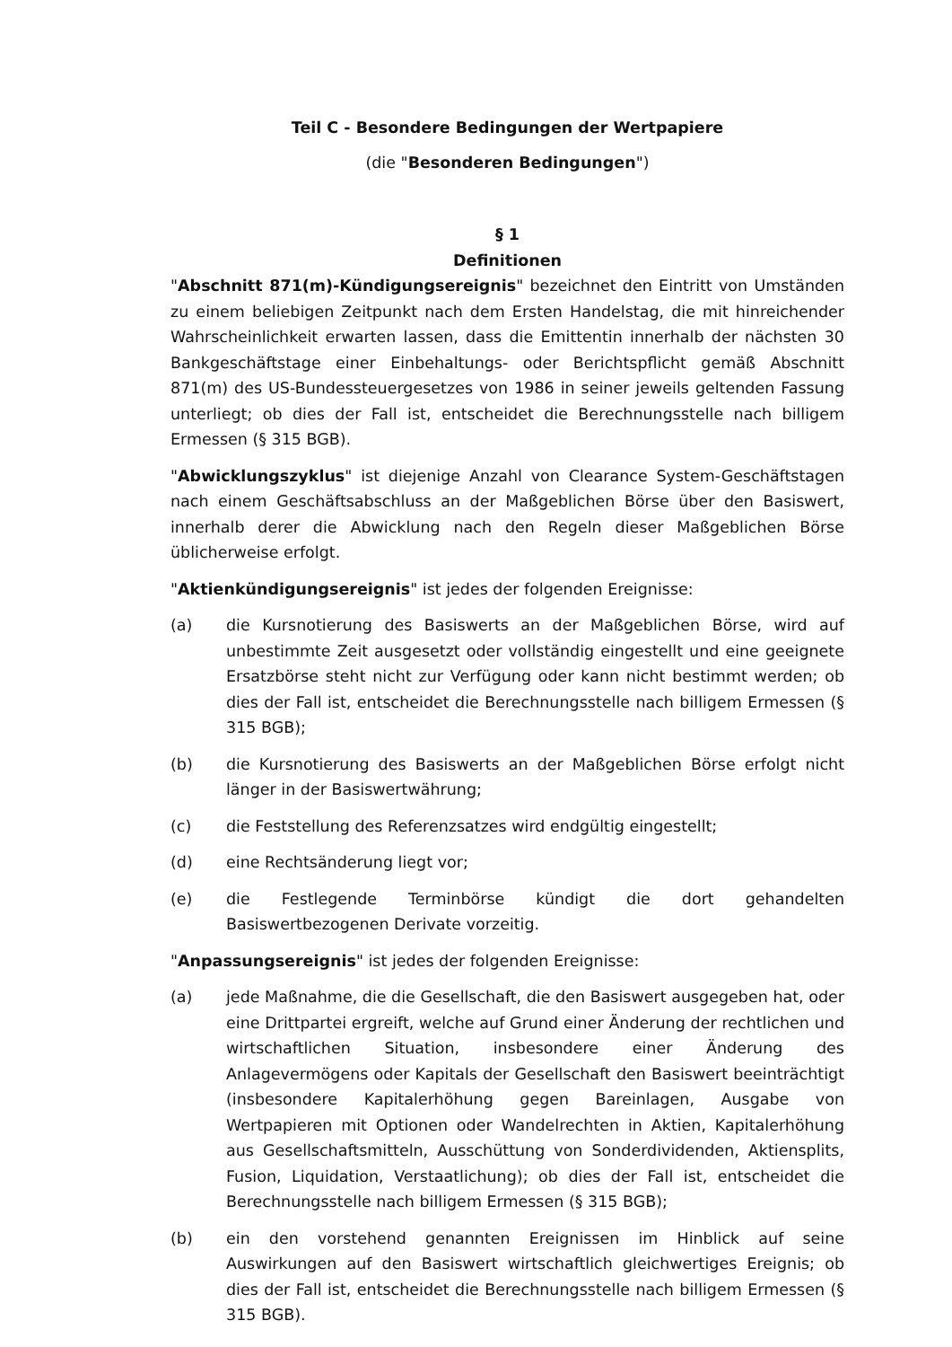Teil C - Besondere Bedingungen der Wertpapiere
(die "Besonderen Bedingungen")
§ 1
Definitionen
"Abschnitt 871(m)-Kündigungsereignis" bezeichnet den Eintritt von Umständen zu einem beliebigen Zeitpunkt nach dem Ersten Handelstag, die mit hinreichender Wahrscheinlichkeit erwarten lassen, dass die Emittentin innerhalb der nächsten 30 Bankgeschäftstage einer Einbehaltungs- oder Berichtspflicht gemäß Abschnitt 871(m) des US-Bundessteuergesetzes von 1986 in seiner jeweils geltenden Fassung unterliegt; ob dies der Fall ist, entscheidet die Berechnungsstelle nach billigem Ermessen (§ 315 BGB).
"Abwicklungszyklus" ist diejenige Anzahl von Clearance System-Geschäftstagen nach einem Geschäftsabschluss an der Maßgeblichen Börse über den Basiswert, innerhalb derer die Abwicklung nach den Regeln dieser Maßgeblichen Börse üblicherweise erfolgt.
"Aktienkündigungsereignis" ist jedes der folgenden Ereignisse:
(a) die Kursnotierung des Basiswerts an der Maßgeblichen Börse, wird auf unbestimmte Zeit ausgesetzt oder vollständig eingestellt und eine geeignete Ersatzbörse steht nicht zur Verfügung oder kann nicht bestimmt werden; ob dies der Fall ist, entscheidet die Berechnungsstelle nach billigem Ermessen (§ 315 BGB);
(b) die Kursnotierung des Basiswerts an der Maßgeblichen Börse erfolgt nicht länger in der Basiswertwährung;
(c) die Feststellung des Referenzsatzes wird endgültig eingestellt;
(d) eine Rechtsänderung liegt vor;
(e) die Festlegende Terminbörse kündigt die dort gehandelten Basiswertbezogenen Derivate vorzeitig.
"Anpassungsereignis" ist jedes der folgenden Ereignisse:
(a) jede Maßnahme, die die Gesellschaft, die den Basiswert ausgegeben hat, oder eine Drittpartei ergreift, welche auf Grund einer Änderung der rechtlichen und wirtschaftlichen Situation, insbesondere einer Änderung des Anlagevermögens oder Kapitals der Gesellschaft den Basiswert beeinträchtigt (insbesondere Kapitalerhöhung gegen Bareinlagen, Ausgabe von Wertpapieren mit Optionen oder Wandelrechten in Aktien, Kapitalerhöhung aus Gesellschaftsmitteln, Ausschüttung von Sonderdividenden, Aktiensplits, Fusion, Liquidation, Verstaatlichung); ob dies der Fall ist, entscheidet die Berechnungsstelle nach billigem Ermessen (§ 315 BGB);
(b) ein den vorstehend genannten Ereignissen im Hinblick auf seine Auswirkungen auf den Basiswert wirtschaftlich gleichwertiges Ereignis; ob dies der Fall ist, entscheidet die Berechnungsstelle nach billigem Ermessen (§ 315 BGB).